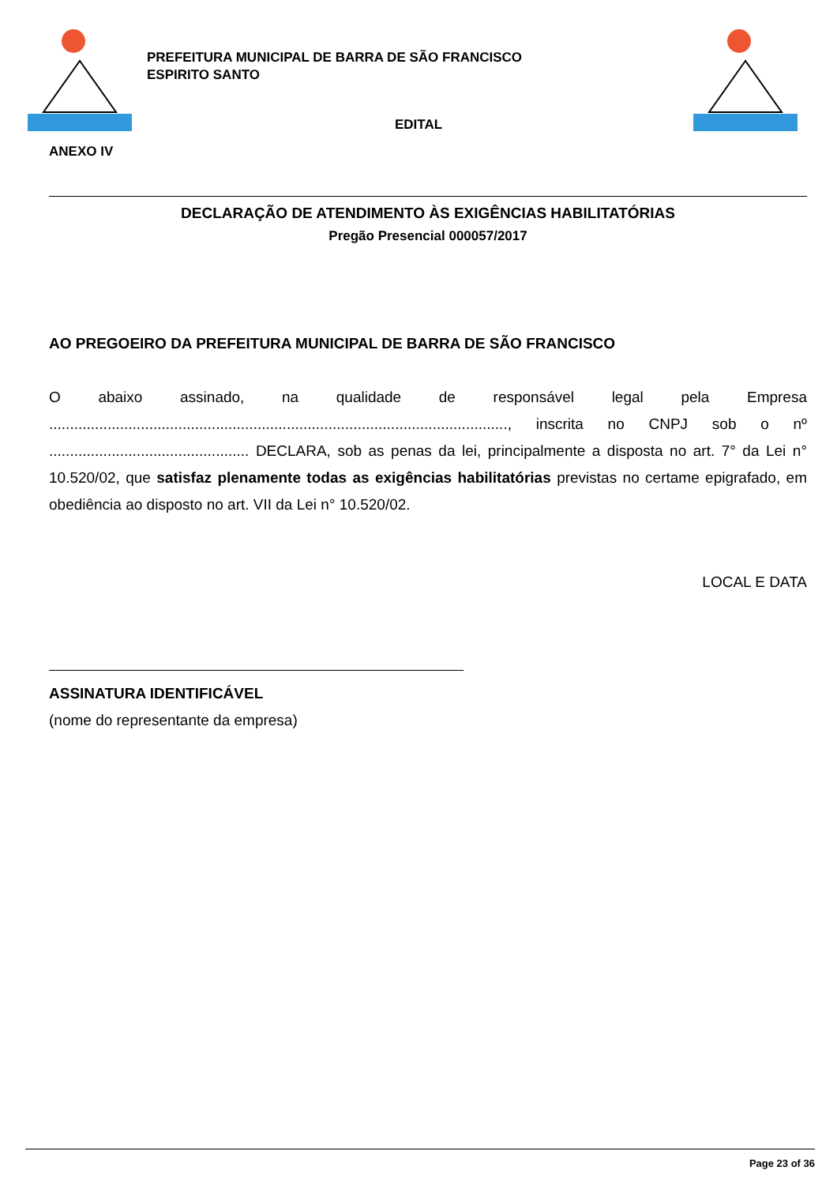PREFEITURA MUNICIPAL DE BARRA DE SÃO FRANCISCO
ESPIRITO SANTO
EDITAL
ANEXO IV
DECLARAÇÃO DE ATENDIMENTO ÀS EXIGÊNCIAS HABILITATÓRIAS
Pregão Presencial 000057/2017
AO PREGOEIRO DA PREFEITURA MUNICIPAL DE BARRA DE SÃO FRANCISCO
O abaixo assinado, na qualidade de responsável legal pela Empresa .............................................................................................................., inscrita no CNPJ sob o nº ................................................ DECLARA, sob as penas da lei, principalmente a disposta no art. 7° da Lei n° 10.520/02, que satisfaz plenamente todas as exigências habilitatórias previstas no certame epigrafado, em obediência ao disposto no art. VII da Lei n° 10.520/02.
LOCAL E DATA
ASSINATURA IDENTIFICÁVEL
(nome do representante da empresa)
Page 23 of 36